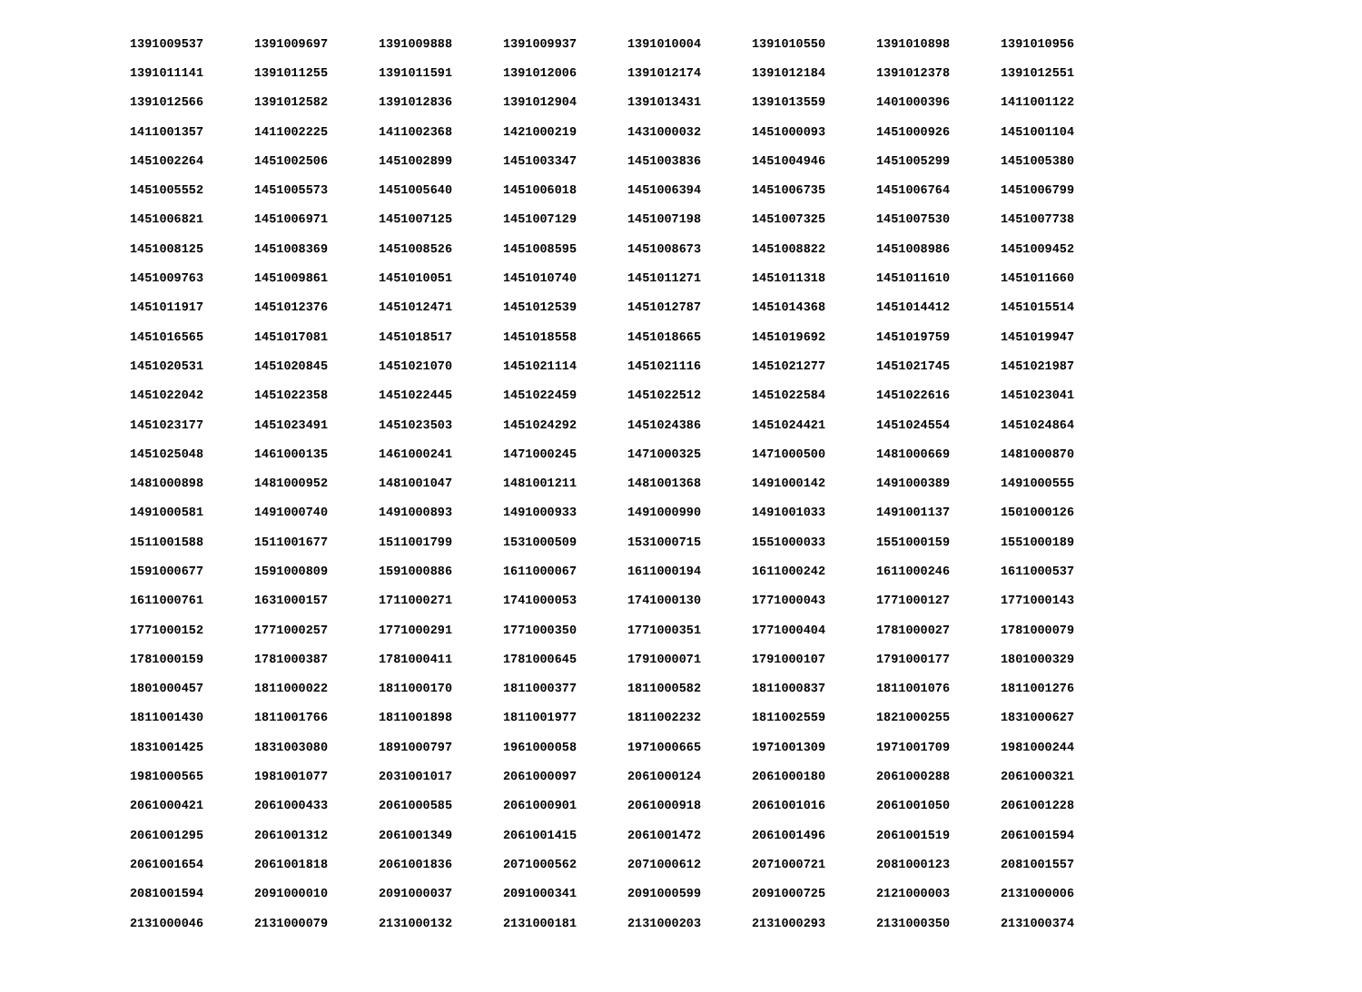| 1391009537 | 1391009697 | 1391009888 | 1391009937 | 1391010004 | 1391010550 | 1391010898 | 1391010956 |
| 1391011141 | 1391011255 | 1391011591 | 1391012006 | 1391012174 | 1391012184 | 1391012378 | 1391012551 |
| 1391012566 | 1391012582 | 1391012836 | 1391012904 | 1391013431 | 1391013559 | 1401000396 | 1411001122 |
| 1411001357 | 1411002225 | 1411002368 | 1421000219 | 1431000032 | 1451000093 | 1451000926 | 1451001104 |
| 1451002264 | 1451002506 | 1451002899 | 1451003347 | 1451003836 | 1451004946 | 1451005299 | 1451005380 |
| 1451005552 | 1451005573 | 1451005640 | 1451006018 | 1451006394 | 1451006735 | 1451006764 | 1451006799 |
| 1451006821 | 1451006971 | 1451007125 | 1451007129 | 1451007198 | 1451007325 | 1451007530 | 1451007738 |
| 1451008125 | 1451008369 | 1451008526 | 1451008595 | 1451008673 | 1451008822 | 1451008986 | 1451009452 |
| 1451009763 | 1451009861 | 1451010051 | 1451010740 | 1451011271 | 1451011318 | 1451011610 | 1451011660 |
| 1451011917 | 1451012376 | 1451012471 | 1451012539 | 1451012787 | 1451014368 | 1451014412 | 1451015514 |
| 1451016565 | 1451017081 | 1451018517 | 1451018558 | 1451018665 | 1451019692 | 1451019759 | 1451019947 |
| 1451020531 | 1451020845 | 1451021070 | 1451021114 | 1451021116 | 1451021277 | 1451021745 | 1451021987 |
| 1451022042 | 1451022358 | 1451022445 | 1451022459 | 1451022512 | 1451022584 | 1451022616 | 1451023041 |
| 1451023177 | 1451023491 | 1451023503 | 1451024292 | 1451024386 | 1451024421 | 1451024554 | 1451024864 |
| 1451025048 | 1461000135 | 1461000241 | 1471000245 | 1471000325 | 1471000500 | 1481000669 | 1481000870 |
| 1481000898 | 1481000952 | 1481001047 | 1481001211 | 1481001368 | 1491000142 | 1491000389 | 1491000555 |
| 1491000581 | 1491000740 | 1491000893 | 1491000933 | 1491000990 | 1491001033 | 1491001137 | 1501000126 |
| 1511001588 | 1511001677 | 1511001799 | 1531000509 | 1531000715 | 1551000033 | 1551000159 | 1551000189 |
| 1591000677 | 1591000809 | 1591000886 | 1611000067 | 1611000194 | 1611000242 | 1611000246 | 1611000537 |
| 1611000761 | 1631000157 | 1711000271 | 1741000053 | 1741000130 | 1771000043 | 1771000127 | 1771000143 |
| 1771000152 | 1771000257 | 1771000291 | 1771000350 | 1771000351 | 1771000404 | 1781000027 | 1781000079 |
| 1781000159 | 1781000387 | 1781000411 | 1781000645 | 1791000071 | 1791000107 | 1791000177 | 1801000329 |
| 1801000457 | 1811000022 | 1811000170 | 1811000377 | 1811000582 | 1811000837 | 1811001076 | 1811001276 |
| 1811001430 | 1811001766 | 1811001898 | 1811001977 | 1811002232 | 1811002559 | 1821000255 | 1831000627 |
| 1831001425 | 1831003080 | 1891000797 | 1961000058 | 1971000665 | 1971001309 | 1971001709 | 1981000244 |
| 1981000565 | 1981001077 | 2031001017 | 2061000097 | 2061000124 | 2061000180 | 2061000288 | 2061000321 |
| 2061000421 | 2061000433 | 2061000585 | 2061000901 | 2061000918 | 2061001016 | 2061001050 | 2061001228 |
| 2061001295 | 2061001312 | 2061001349 | 2061001415 | 2061001472 | 2061001496 | 2061001519 | 2061001594 |
| 2061001654 | 2061001818 | 2061001836 | 2071000562 | 2071000612 | 2071000721 | 2081000123 | 2081001557 |
| 2081001594 | 2091000010 | 2091000037 | 2091000341 | 2091000599 | 2091000725 | 2121000003 | 2131000006 |
| 2131000046 | 2131000079 | 2131000132 | 2131000181 | 2131000203 | 2131000293 | 2131000350 | 2131000374 |